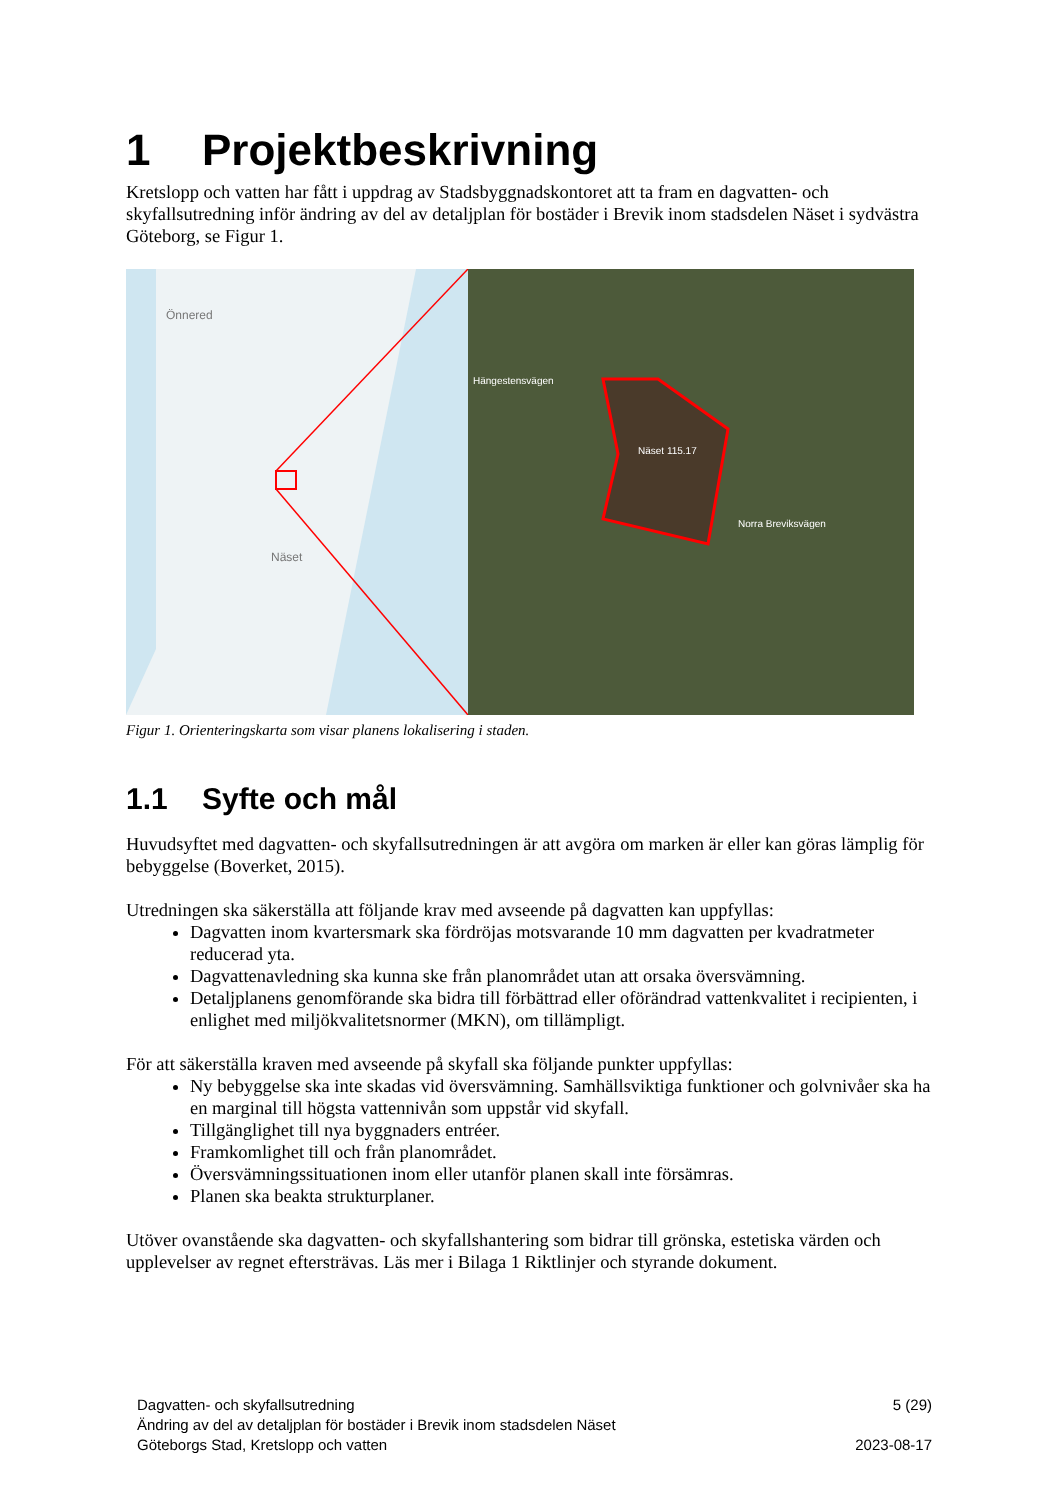1 Projektbeskrivning
Kretslopp och vatten har fått i uppdrag av Stadsbyggnadskontoret att ta fram en dagvatten- och skyfallsutredning inför ändring av del av detaljplan för bostäder i Brevik inom stadsdelen Näset i sydvästra Göteborg, se Figur 1.
Önnered
Näset
Hängestensvägen
Näset 115.17
Norra Breviksvägen
Figur 1. Orienteringskarta som visar planens lokalisering i staden.
1.1 Syfte och mål
Huvudsyftet med dagvatten- och skyfallsutredningen är att avgöra om marken är eller kan göras lämplig för bebyggelse (Boverket, 2015).
Utredningen ska säkerställa att följande krav med avseende på dagvatten kan uppfyllas:
Dagvatten inom kvartersmark ska fördröjas motsvarande 10 mm dagvatten per kvadratmeter reducerad yta.
Dagvattenavledning ska kunna ske från planområdet utan att orsaka översvämning.
Detaljplanens genomförande ska bidra till förbättrad eller oförändrad vattenkvalitet i recipienten, i enlighet med miljökvalitetsnormer (MKN), om tillämpligt.
För att säkerställa kraven med avseende på skyfall ska följande punkter uppfyllas:
Ny bebyggelse ska inte skadas vid översvämning. Samhällsviktiga funktioner och golvnivåer ska ha en marginal till högsta vattennivån som uppstår vid skyfall.
Tillgänglighet till nya byggnaders entréer.
Framkomlighet till och från planområdet.
Översvämningssituationen inom eller utanför planen skall inte försämras.
Planen ska beakta strukturplaner.
Utöver ovanstående ska dagvatten- och skyfallshantering som bidrar till grönska, estetiska värden och upplevelser av regnet eftersträvas. Läs mer i Bilaga 1 Riktlinjer och styrande dokument.
Dagvatten- och skyfallsutredning
Ändring av del av detaljplan för bostäder i Brevik inom stadsdelen Näset
Göteborgs Stad, Kretslopp och vatten
5 (29)
2023-08-17